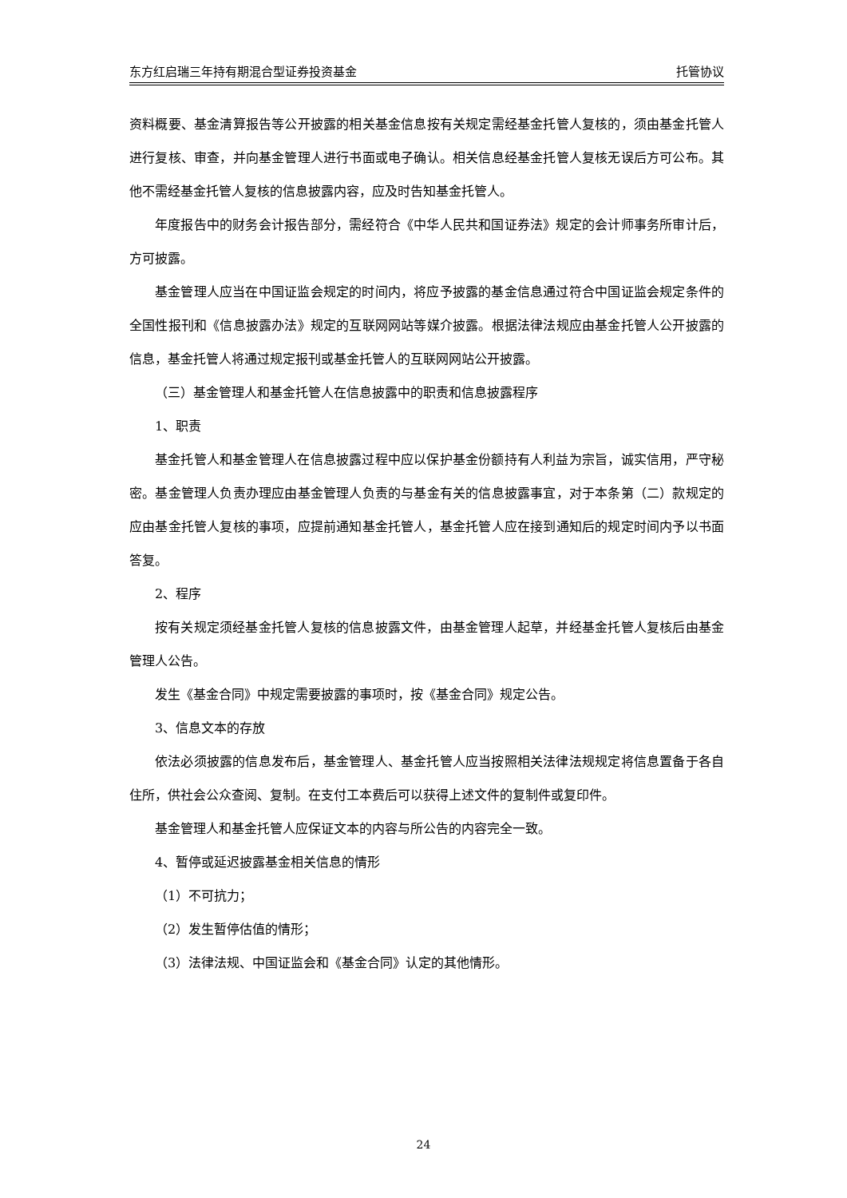东方红启瑞三年持有期混合型证券投资基金 托管协议
资料概要、基金清算报告等公开披露的相关基金信息按有关规定需经基金托管人复核的，须由基金托管人进行复核、审查，并向基金管理人进行书面或电子确认。相关信息经基金托管人复核无误后方可公布。其他不需经基金托管人复核的信息披露内容，应及时告知基金托管人。
年度报告中的财务会计报告部分，需经符合《中华人民共和国证券法》规定的会计师事务所审计后，方可披露。
基金管理人应当在中国证监会规定的时间内，将应予披露的基金信息通过符合中国证监会规定条件的全国性报刊和《信息披露办法》规定的互联网网站等媒介披露。根据法律法规应由基金托管人公开披露的信息，基金托管人将通过规定报刊或基金托管人的互联网网站公开披露。
（三）基金管理人和基金托管人在信息披露中的职责和信息披露程序
1、职责
基金托管人和基金管理人在信息披露过程中应以保护基金份额持有人利益为宗旨，诚实信用，严守秘密。基金管理人负责办理应由基金管理人负责的与基金有关的信息披露事宜，对于本条第（二）款规定的应由基金托管人复核的事项，应提前通知基金托管人，基金托管人应在接到通知后的规定时间内予以书面答复。
2、程序
按有关规定须经基金托管人复核的信息披露文件，由基金管理人起草，并经基金托管人复核后由基金管理人公告。
发生《基金合同》中规定需要披露的事项时，按《基金合同》规定公告。
3、信息文本的存放
依法必须披露的信息发布后，基金管理人、基金托管人应当按照相关法律法规规定将信息置备于各自住所，供社会公众查阅、复制。在支付工本费后可以获得上述文件的复制件或复印件。
基金管理人和基金托管人应保证文本的内容与所公告的内容完全一致。
4、暂停或延迟披露基金相关信息的情形
（1）不可抗力；
（2）发生暂停估值的情形；
（3）法律法规、中国证监会和《基金合同》认定的其他情形。
24